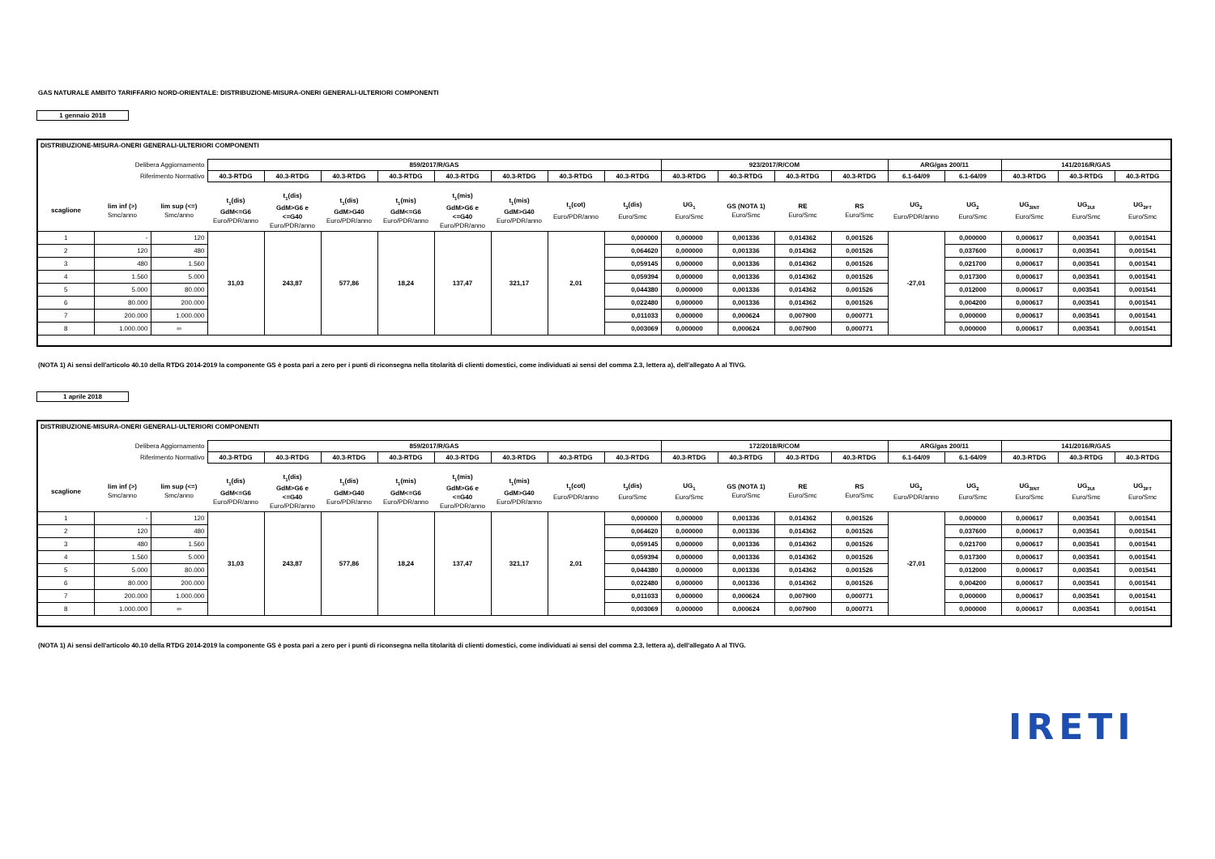GAS NATURALE AMBITO TARIFFARIO NORD-ORIENTALE: DISTRIBUZIONE-MISURA-ONERI GENERALI-ULTERIORI COMPONENTI
1 gennaio 2018
| DISTRIBUZIONE-MISURA-ONERI GENERALI-ULTERIORI COMPONENTI | | | | | | | | | | | | | | | | | | | |
| Delibera Aggiornamento | | | 859/2017/R/GAS | | | | | | | | 923/2017/R/COM | | | | ARG/gas 200/11 | | 141/2016/R/GAS | | |
| Riferimento Normativo | | | 40.3-RTDG | 40.3-RTDG | 40.3-RTDG | 40.3-RTDG | 40.3-RTDG | 40.3-RTDG | 40.3-RTDG | 40.3-RTDG | 40.3-RTDG | 40.3-RTDG | 40.3-RTDG | 40.3-RTDG | 6.1-64/09 | 6.1-64/09 | 40.3-RTDG | 40.3-RTDG | 40.3-RTDG |
| scaglione | lim inf (>) Smc/anno | lim sup (<=) Smc/anno | t<sub>1</sub>(dis) GdM<=G6 Euro/PDR/anno | t<sub>1</sub>(dis) GdM>G6 e <=G40 Euro/PDR/anno | t<sub>1</sub>(dis) GdM>G40 Euro/PDR/anno | t<sub>1</sub>(mis) GdM<=G6 Euro/PDR/anno | t<sub>1</sub>(mis) GdM>G6 e <=G40 Euro/PDR/anno | t<sub>1</sub>(mis) GdM>G40 Euro/PDR/anno | t<sub>1</sub>(cot) Euro/PDR/anno | t<sub>3</sub>(dis) Euro/Smc | UG<sub>1</sub> Euro/Smc | GS (NOTA 1) Euro/Smc | RE Euro/Smc | RS Euro/Smc | UG<sub>2</sub> Euro/PDR/anno | UG<sub>2</sub> Euro/Smc | UG<sub>3INT</sub> Euro/Smc | UG<sub>3UI</sub> Euro/Smc | UG<sub>3FT</sub> Euro/Smc |
| 1 | - | 120 | 31,03 | 243,87 | 577,86 | 18,24 | 137,47 | 321,17 | 2,01 | 0,000000 | 0,000000 | 0,001336 | 0,014362 | 0,001526 | -27,01 | 0,000000 | 0,000617 | 0,003541 | 0,001541 |
| 2 | 120 | 480 | | | | | | | | 0,064620 | 0,000000 | 0,001336 | 0,014362 | 0,001526 | | 0,037600 | 0,000617 | 0,003541 | 0,001541 |
| 3 | 480 | 1.560 | | | | | | | | 0,059145 | 0,000000 | 0,001336 | 0,014362 | 0,001526 | | 0,021700 | 0,000617 | 0,003541 | 0,001541 |
| 4 | 1.560 | 5.000 | | | | | | | | 0,059394 | 0,000000 | 0,001336 | 0,014362 | 0,001526 | | 0,017300 | 0,000617 | 0,003541 | 0,001541 |
| 5 | 5.000 | 80.000 | | | | | | | | 0,044380 | 0,000000 | 0,001336 | 0,014362 | 0,001526 | | 0,012000 | 0,000617 | 0,003541 | 0,001541 |
| 6 | 80.000 | 200.000 | | | | | | | | 0,022480 | 0,000000 | 0,001336 | 0,014362 | 0,001526 | | 0,004200 | 0,000617 | 0,003541 | 0,001541 |
| 7 | 200.000 | 1.000.000 | | | | | | | | 0,011033 | 0,000000 | 0,000624 | 0,007900 | 0,000771 | | 0,000000 | 0,000617 | 0,003541 | 0,001541 |
| 8 | 1.000.000 | ∞ | | | | | | | | 0,003069 | 0,000000 | 0,000624 | 0,007900 | 0,000771 | | 0,000000 | 0,000617 | 0,003541 | 0,001541 |
(NOTA 1) Ai sensi dell'articolo 40.10 della RTDG 2014-2019 la componente GS è posta pari a zero per i punti di riconsegna nella titolarità di clienti domestici, come individuati ai sensi del comma 2.3, lettera a), dell'allegato A al TIVG.
1 aprile 2018
| DISTRIBUZIONE-MISURA-ONERI GENERALI-ULTERIORI COMPONENTI | | | | | | | | | | | | | | | | | | | |
| Delibera Aggiornamento | | | 859/2017/R/GAS | | | | | | | | 172/2018/R/COM | | | | ARG/gas 200/11 | | 141/2016/R/GAS | | |
| Riferimento Normativo | | | 40.3-RTDG | 40.3-RTDG | 40.3-RTDG | 40.3-RTDG | 40.3-RTDG | 40.3-RTDG | 40.3-RTDG | 40.3-RTDG | 40.3-RTDG | 40.3-RTDG | 40.3-RTDG | 40.3-RTDG | 6.1-64/09 | 6.1-64/09 | 40.3-RTDG | 40.3-RTDG | 40.3-RTDG |
| scaglione | lim inf (>) Smc/anno | lim sup (<=) Smc/anno | t<sub>1</sub>(dis) GdM<=G6 Euro/PDR/anno | t<sub>1</sub>(dis) GdM>G6 e <=G40 Euro/PDR/anno | t<sub>1</sub>(dis) GdM>G40 Euro/PDR/anno | t<sub>1</sub>(mis) GdM<=G6 Euro/PDR/anno | t<sub>1</sub>(mis) GdM>G6 e <=G40 Euro/PDR/anno | t<sub>1</sub>(mis) GdM>G40 Euro/PDR/anno | t<sub>1</sub>(cot) Euro/PDR/anno | t<sub>3</sub>(dis) Euro/Smc | UG<sub>1</sub> Euro/Smc | GS (NOTA 1) Euro/Smc | RE Euro/Smc | RS Euro/Smc | UG<sub>2</sub> Euro/PDR/anno | UG<sub>2</sub> Euro/Smc | UG<sub>3INT</sub> Euro/Smc | UG<sub>3UI</sub> Euro/Smc | UG<sub>3FT</sub> Euro/Smc |
| 1 | - | 120 | 31,03 | 243,87 | 577,86 | 18,24 | 137,47 | 321,17 | 2,01 | 0,000000 | 0,000000 | 0,001336 | 0,014362 | 0,001526 | -27,01 | 0,000000 | 0,000617 | 0,003541 | 0,001541 |
| 2 | 120 | 480 | | | | | | | | 0,064620 | 0,000000 | 0,001336 | 0,014362 | 0,001526 | | 0,037600 | 0,000617 | 0,003541 | 0,001541 |
| 3 | 480 | 1.560 | | | | | | | | 0,059145 | 0,000000 | 0,001336 | 0,014362 | 0,001526 | | 0,021700 | 0,000617 | 0,003541 | 0,001541 |
| 4 | 1.560 | 5.000 | | | | | | | | 0,059394 | 0,000000 | 0,001336 | 0,014362 | 0,001526 | | 0,017300 | 0,000617 | 0,003541 | 0,001541 |
| 5 | 5.000 | 80.000 | | | | | | | | 0,044380 | 0,000000 | 0,001336 | 0,014362 | 0,001526 | | 0,012000 | 0,000617 | 0,003541 | 0,001541 |
| 6 | 80.000 | 200.000 | | | | | | | | 0,022480 | 0,000000 | 0,001336 | 0,014362 | 0,001526 | | 0,004200 | 0,000617 | 0,003541 | 0,001541 |
| 7 | 200.000 | 1.000.000 | | | | | | | | 0,011033 | 0,000000 | 0,000624 | 0,007900 | 0,000771 | | 0,000000 | 0,000617 | 0,003541 | 0,001541 |
| 8 | 1.000.000 | ∞ | | | | | | | | 0,003069 | 0,000000 | 0,000624 | 0,007900 | 0,000771 | | 0,000000 | 0,000617 | 0,003541 | 0,001541 |
(NOTA 1) Ai sensi dell'articolo 40.10 della RTDG 2014-2019 la componente GS è posta pari a zero per i punti di riconsegna nella titolarità di clienti domestici, come individuati ai sensi del comma 2.3, lettera a), dell'allegato A al TIVG.
IRETI